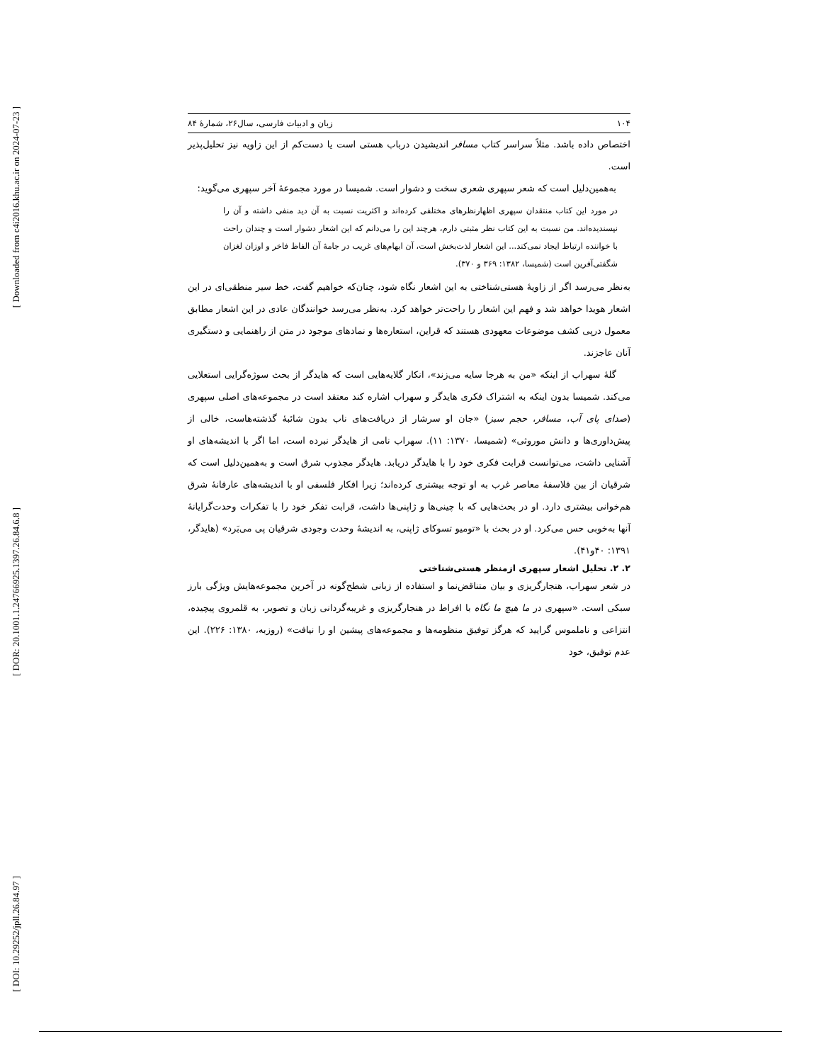[ Downloaded from c4i2016.khu.ac.ir on 2024-07-23 ]
[ DOR: 20.1001.1.24766925.1397.26.84.6.8 ]
[ DOI: 10.29252/jpll.26.84.97 ]
۱۰۴ زبان و ادبیات فارسی، سال۲۶، شمارۀ ۸۴
اختصاص داده باشد. مثلاً سراسر کتاب مسافر اندیشیدن درباب هستی است یا دست‌کم از این زاویه نیز تحلیل‌پذیر است.
به‌همین‌دلیل است که شعر سپهری شعری سخت و دشوار است. شمیسا در مورد مجموعۀ آخر سپهری می‌گوید:
در مورد این کتاب منتقدان سپهری اظهارنظرهای مختلفی کرده‌اند و اکثریت نسبت به آن دید منفی داشته و آن را نپسندیده‌اند. من نسبت به این کتاب نظر مثبتی دارم، هرچند این را می‌دانم که این اشعار دشوار است و چندان راحت با خواننده ارتباط ایجاد نمی‌کند... این اشعار لذت‌بخش است، آن ابهام‌های غریب در جامۀ آن الفاظ فاخر و اوزان لغزان شگفتی‌آفرین است (شمیسا، ۱۳۸۲: ۳۶۹ و ۳۷۰).
به‌نظر می‌رسد اگر از زاویۀ هستی‌شناختی به این اشعار نگاه شود، چنان‌که خواهیم گفت، خط سیر منطقی‌ای در این اشعار هویدا خواهد شد و فهم این اشعار را راحت‌تر خواهد کرد. به‌نظر می‌رسد خوانندگان عادی در این اشعار مطابق معمول درپی کشف موضوعات معهودی هستند که قراین، استعاره‌ها و نمادهای موجود در متن از راهنمایی و دستگیری آنان عاجزند.
گلۀ سهراب از اینکه «من به هرجا سایه می‌زند»، انکار گلایه‌هایی است که هایدگر از بحث سوژه‌گرایی استعلایی می‌کند. شمیسا بدون اینکه به اشتراک فکری هایدگر و سهراب اشاره کند معتقد است در مجموعه‌های اصلی سپهری (صدای پای آب، مسافر، حجم سبز) «جان او سرشار از دریافت‌های ناب بدون شائبۀ گذشته‌هاست، خالی از پیش‌داوری‌ها و دانش موروثی» (شمیسا، ۱۳۷۰: ۱۱). سهراب نامی از هایدگر نبرده است، اما اگر با اندیشه‌های او آشنایی داشت، می‌توانست قرابت فکری خود را با هایدگر دریابد. هایدگر مجذوب شرق است و به‌همین‌دلیل است که شرقیان از بین فلاسفۀ معاصر غرب به او توجه بیشتری کرده‌اند؛ زیرا افکار فلسفی او با اندیشه‌های عارفانۀ شرق هم‌خوانی بیشتری دارد. او در بحث‌هایی که با چینی‌ها و ژاپنی‌ها داشت، قرابت تفکر خود را با تفکرات وحدت‌گرایانۀ آنها به‌خوبی حس می‌کرد. او در بحث با «تومیو تسوکای ژاپنی، به اندیشۀ وحدت وجودی شرقیان پی می‌بَرد» (هایدگر، ۱۳۹۱: ۴۰و۴۱).
۲. ۲. تحلیل اشعار سپهری ازمنظر هستی‌شناختی
در شعر سهراب، هنجارگریزی و بیان متناقض‌نما و استفاده از زبانی شطح‌گونه در آخرین مجموعه‌هایش ویژگی بارز سبکی است. «سپهری در ما هیچ ما نگاه با افراط در هنجارگریزی و غریبه‌گردانی زبان و تصویر، به قلمروی پیچیده، انتزاعی و ناملموس گرایید که هرگز توفیق منظومه‌ها و مجموعه‌های پیشین او را نیافت» (روزبه، ۱۳۸۰: ۲۲۶). این عدم توفیق، خود